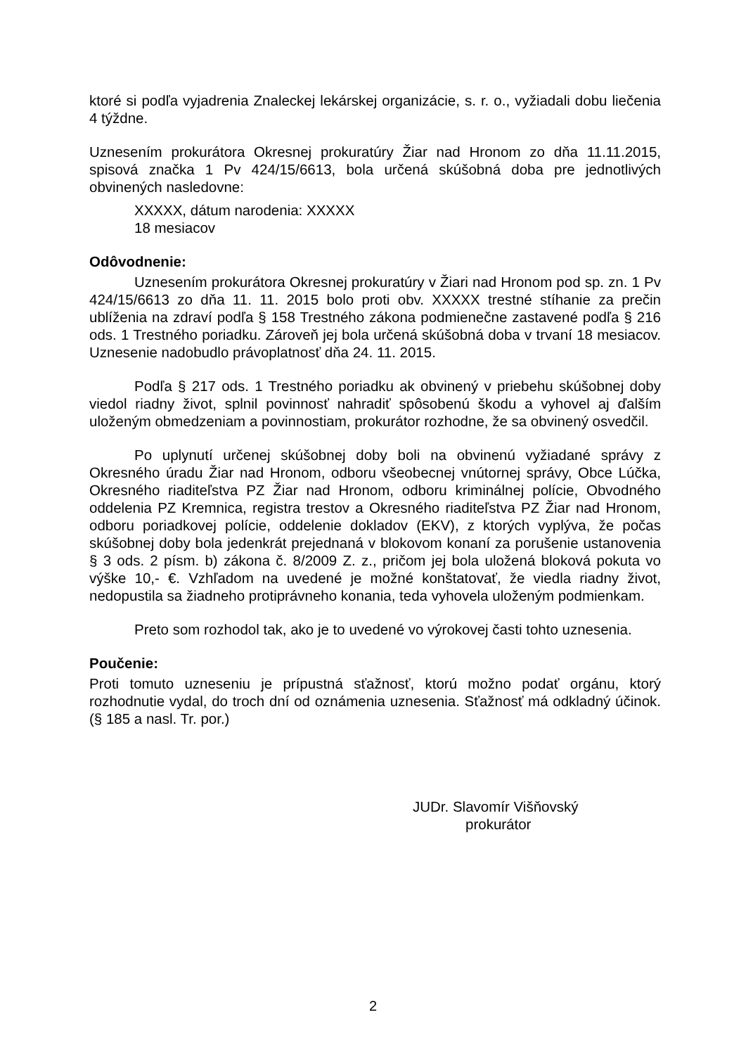ktoré si podľa vyjadrenia Znaleckej lekárskej organizácie, s. r. o., vyžiadali dobu liečenia 4 týždne.
Uznesením prokurátora Okresnej prokuratúry Žiar nad Hronom zo dňa 11.11.2015, spisová značka 1 Pv 424/15/6613, bola určená skúšobná doba pre jednotlivých obvinených nasledovne:
XXXXX, dátum narodenia: XXXXX
18 mesiacov
Odôvodnenie:
Uznesením prokurátora Okresnej prokuratúry v Žiari nad Hronom pod sp. zn. 1 Pv 424/15/6613 zo dňa 11. 11. 2015 bolo proti obv. XXXXX trestné stíhanie za prečin ublíženia na zdraví podľa § 158 Trestného zákona podmienečne zastavené podľa § 216 ods. 1 Trestného poriadku. Zároveň jej bola určená skúšobná doba v trvaní 18 mesiacov. Uznesenie nadobudlo právoplatnosť dňa 24. 11. 2015.
Podľa § 217 ods. 1 Trestného poriadku ak obvinený v priebehu skúšobnej doby viedol riadny život, splnil povinnosť nahradiť spôsobenú škodu a vyhovel aj ďalším uloženým obmedzeniam a povinnostiam, prokurátor rozhodne, že sa obvinený osvedčil.
Po uplynutí určenej skúšobnej doby boli na obvinenú vyžiadané správy z Okresného úradu Žiar nad Hronom, odboru všeobecnej vnútornej správy, Obce Lúčka, Okresného riaditeľstva PZ Žiar nad Hronom, odboru kriminálnej polície, Obvodného oddelenia PZ Kremnica, registra trestov a Okresného riaditeľstva PZ Žiar nad Hronom, odboru poriadkovej polície, oddelenie dokladov (EKV), z ktorých vyplýva, že počas skúšobnej doby bola jedenkrát prejednaná v blokovom konaní za porušenie ustanovenia § 3 ods. 2 písm. b) zákona č. 8/2009 Z. z., pričom jej bola uložená bloková pokuta vo výške 10,- €. Vzhľadom na uvedené je možné konštatovať, že viedla riadny život, nedopustila sa žiadneho protiprávneho konania, teda vyhovela uloženým podmienkam.
Preto som rozhodol tak, ako je to uvedené vo výrokovej časti tohto uznesenia.
Poučenie:
Proti tomuto uzneseniu je prípustná sťažnosť, ktorú možno podať orgánu, ktorý rozhodnutie vydal, do troch dní od oznámenia uznesenia. Sťažnosť má odkladný účinok. (§ 185 a nasl. Tr. por.)
JUDr. Slavomír Višňovský
prokurátor
2